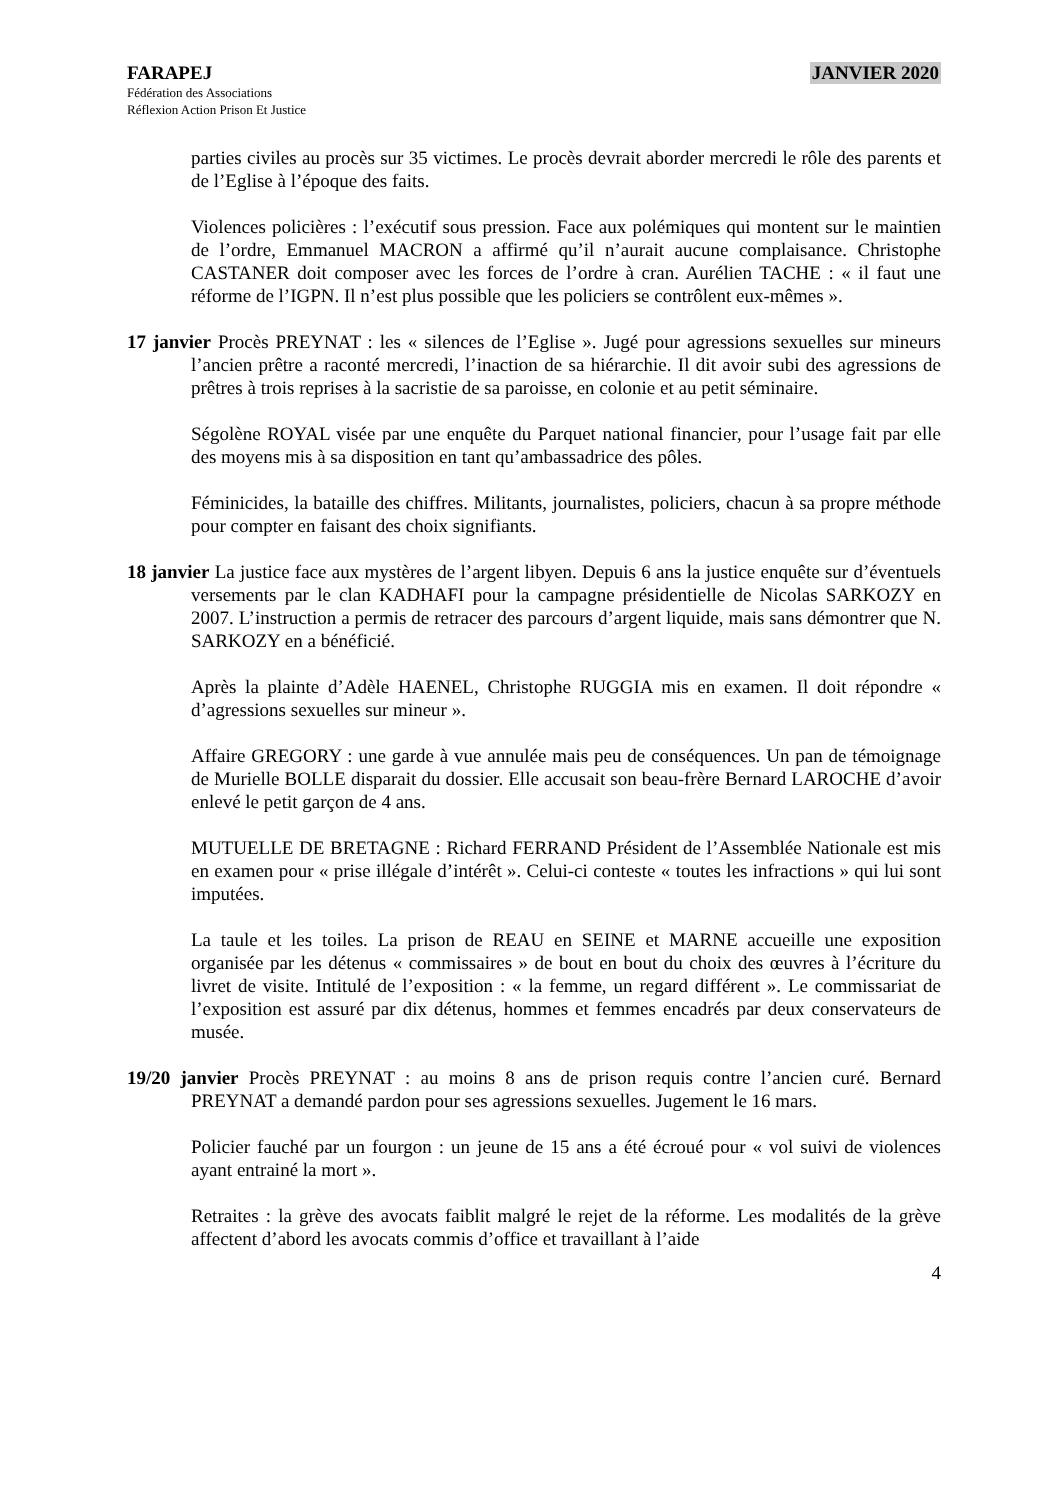FARAPEJ
Fédération des Associations
Réflexion Action Prison Et Justice
JANVIER 2020
parties civiles au procès sur 35 victimes. Le procès devrait aborder mercredi le rôle des parents et de l’Eglise à l’époque des faits.
Violences policières : l’exécutif sous pression. Face aux polémiques qui montent sur le maintien de l’ordre, Emmanuel MACRON a affirmé qu’il n’aurait aucune complaisance. Christophe CASTANER doit composer avec les forces de l’ordre à cran. Aurélien TACHE : « il faut une réforme de l’IGPN. Il n’est plus possible que les policiers se contrôlent eux-mêmes ».
17 janvier Procès PREYNAT : les « silences de l’Eglise ». Jugé pour agressions sexuelles sur mineurs l’ancien prêtre a raconté mercredi, l’inaction de sa hiérarchie. Il dit avoir subi des agressions de prêtres à trois reprises à la sacristie de sa paroisse, en colonie et au petit séminaire.
Ségolène ROYAL visée par une enquête du Parquet national financier, pour l’usage fait par elle des moyens mis à sa disposition en tant qu’ambassadrice des pôles.
Féminicides, la bataille des chiffres. Militants, journalistes, policiers, chacun à sa propre méthode pour compter en faisant des choix signifiants.
18 janvier La justice face aux mystères de l’argent libyen. Depuis 6 ans la justice enquête sur d’éventuels versements par le clan KADHAFI pour la campagne présidentielle de Nicolas SARKOZY en 2007. L’instruction a permis de retracer des parcours d’argent liquide, mais sans démontrer que N. SARKOZY en a bénéficié.
Après la plainte d’Adèle HAENEL, Christophe RUGGIA mis en examen. Il doit répondre « d’agressions sexuelles sur mineur ».
Affaire GREGORY : une garde à vue annulée mais peu de conséquences. Un pan de témoignage de Murielle BOLLE disparait du dossier. Elle accusait son beau-frère Bernard LAROCHE d’avoir enlevé le petit garçon de 4 ans.
MUTUELLE DE BRETAGNE : Richard FERRAND Président de l’Assemblée Nationale est mis en examen pour « prise illégale d’intérêt ». Celui-ci conteste « toutes les infractions » qui lui sont imputées.
La taule et les toiles. La prison de REAU en SEINE et MARNE accueille une exposition organisée par les détenus « commissaires » de bout en bout du choix des œuvres à l’écriture du livret de visite. Intitulé de l’exposition : « la femme, un regard différent ». Le commissariat de l’exposition est assuré par dix détenus, hommes et femmes encadrés par deux conservateurs de musée.
19/20 janvier Procès PREYNAT : au moins 8 ans de prison requis contre l’ancien curé. Bernard PREYNAT a demandé pardon pour ses agressions sexuelles. Jugement le 16 mars.
Policier fauché par un fourgon : un jeune de 15 ans a été écroué pour « vol suivi de violences ayant entrainé la mort ».
Retraites : la grève des avocats faiblit malgré le rejet de la réforme. Les modalités de la grève affectent d’abord les avocats commis d’office et travaillant à l’aide
4